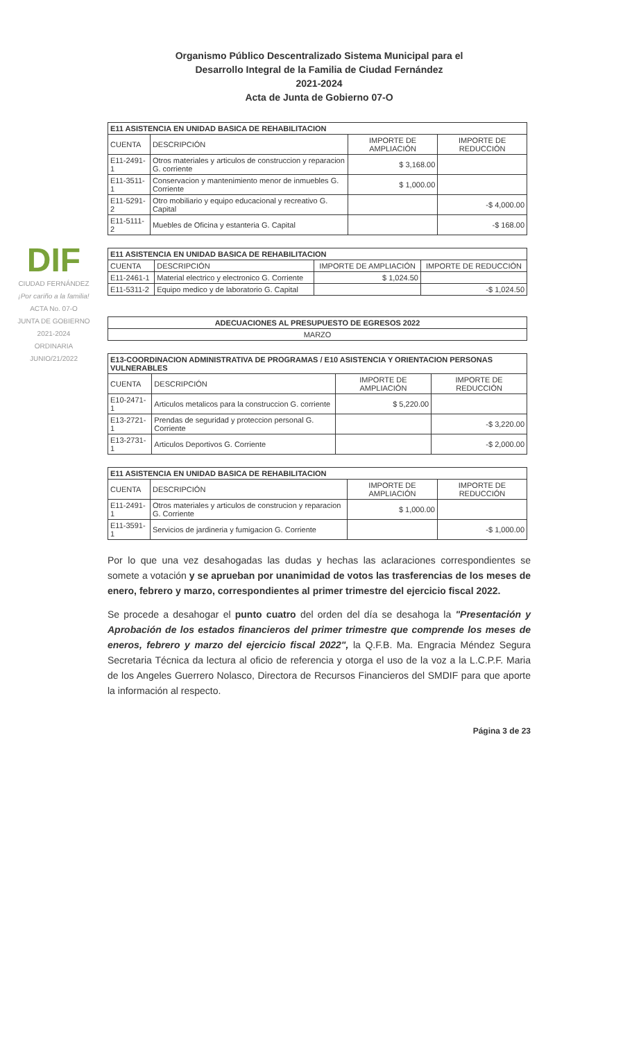DIF
CIUDAD FERNÁNDEZ
¡Por cariño a la familia!
ACTA No. 07-O
JUNTA DE GOBIERNO
2021-2024
ORDINARIA
JUNIO/21/2022
Organismo Público Descentralizado Sistema Municipal para el
Desarrollo Integral de la Familia de Ciudad Fernández
2021-2024
Acta de Junta de Gobierno 07-O
| E11 ASISTENCIA EN UNIDAD BASICA DE REHABILITACION | | | |
| CUENTA | DESCRIPCIÓN | IMPORTE DE AMPLIACIÓN | IMPORTE DE REDUCCIÓN |
| E11-2491-1 | Otros materiales y articulos de construccion y reparacion G. corriente | $ 3,168.00 | |
| E11-3511-1 | Conservacion y mantenimiento menor de inmuebles G. Corriente | $ 1,000.00 | |
| E11-5291-2 | Otro mobiliario y equipo educacional y recreativo G. Capital | | -$ 4,000.00 |
| E11-5111-2 | Muebles de Oficina y estanteria G. Capital | | -$ 168.00 |
| E11 ASISTENCIA EN UNIDAD BASICA DE REHABILITACION | | | |
| CUENTA | DESCRIPCIÓN | IMPORTE DE AMPLIACIÓN | IMPORTE DE REDUCCIÓN |
| E11-2461-1 | Material electrico y electronico G. Corriente | $ 1,024.50 | |
| E11-5311-2 | Equipo medico y de laboratorio G. Capital | | -$ 1,024.50 |
| ADECUACIONES AL PRESUPUESTO DE EGRESOS 2022 |
| MARZO |
| E13-COORDINACION ADMINISTRATIVA DE PROGRAMAS / E10 ASISTENCIA Y ORIENTACION PERSONAS VULNERABLES | | | |
| CUENTA | DESCRIPCIÓN | IMPORTE DE AMPLIACIÓN | IMPORTE DE REDUCCIÓN |
| E10-2471-1 | Articulos metalicos para la construccion G. corriente | $ 5,220.00 | |
| E13-2721-1 | Prendas de seguridad y proteccion personal G. Corriente | | -$ 3,220.00 |
| E13-2731-1 | Articulos Deportivos G. Corriente | | -$ 2,000.00 |
| E11 ASISTENCIA EN UNIDAD BASICA DE REHABILITACION | | | |
| CUENTA | DESCRIPCIÓN | IMPORTE DE AMPLIACIÓN | IMPORTE DE REDUCCIÓN |
| E11-2491-1 | Otros materiales y articulos de construcion y reparacion G. Corriente | $ 1,000.00 | |
| E11-3591-1 | Servicios de jardineria y fumigacion G. Corriente | | -$ 1,000.00 |
Por lo que una vez desahogadas las dudas y hechas las aclaraciones correspondientes se somete a votación y se aprueban por unanimidad de votos las trasferencias de los meses de enero, febrero y marzo, correspondientes al primer trimestre del ejercicio fiscal 2022.
Se procede a desahogar el punto cuatro del orden del día se desahoga la "Presentación y Aprobación de los estados financieros del primer trimestre que comprende los meses de eneros, febrero y marzo del ejercicio fiscal 2022", la Q.F.B. Ma. Engracia Méndez Segura Secretaria Técnica da lectura al oficio de referencia y otorga el uso de la voz a la L.C.P.F. Maria de los Angeles Guerrero Nolasco, Directora de Recursos Financieros del SMDIF para que aporte la información al respecto.
Página 3 de 23